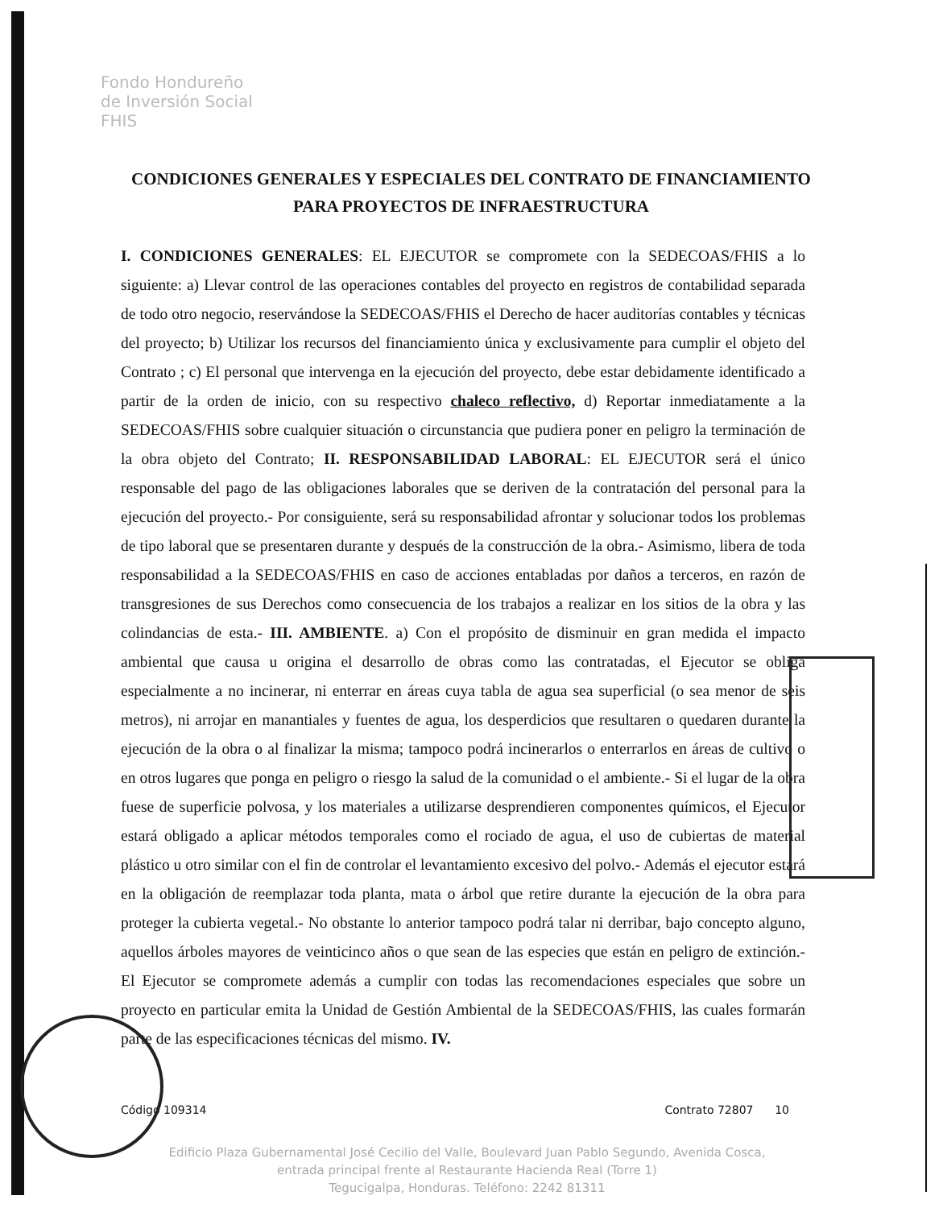Fondo Hondureño
de Inversión Social
FHIS
CONDICIONES GENERALES Y ESPECIALES DEL CONTRATO DE FINANCIAMIENTO PARA PROYECTOS DE INFRAESTRUCTURA
I. CONDICIONES GENERALES: EL EJECUTOR se compromete con la SEDECOAS/FHIS a lo siguiente: a) Llevar control de las operaciones contables del proyecto en registros de contabilidad separada de todo otro negocio, reservándose la SEDECOAS/FHIS el Derecho de hacer auditorías contables y técnicas del proyecto; b) Utilizar los recursos del financiamiento única y exclusivamente para cumplir el objeto del Contrato ; c) El personal que intervenga en la ejecución del proyecto, debe estar debidamente identificado a partir de la orden de inicio, con su respectivo chaleco reflectivo, d) Reportar inmediatamente a la SEDECOAS/FHIS sobre cualquier situación o circunstancia que pudiera poner en peligro la terminación de la obra objeto del Contrato; II. RESPONSABILIDAD LABORAL: EL EJECUTOR será el único responsable del pago de las obligaciones laborales que se deriven de la contratación del personal para la ejecución del proyecto.- Por consiguiente, será su responsabilidad afrontar y solucionar todos los problemas de tipo laboral que se presentaren durante y después de la construcción de la obra.- Asimismo, libera de toda responsabilidad a la SEDECOAS/FHIS en caso de acciones entabladas por daños a terceros, en razón de transgresiones de sus Derechos como consecuencia de los trabajos a realizar en los sitios de la obra y las colindancias de esta.- III. AMBIENTE. a) Con el propósito de disminuir en gran medida el impacto ambiental que causa u origina el desarrollo de obras como las contratadas, el Ejecutor se obliga especialmente a no incinerar, ni enterrar en áreas cuya tabla de agua sea superficial (o sea menor de seis metros), ni arrojar en manantiales y fuentes de agua, los desperdicios que resultaren o quedaren durante la ejecución de la obra o al finalizar la misma; tampoco podrá incinerarlos o enterrarlos en áreas de cultivo o en otros lugares que ponga en peligro o riesgo la salud de la comunidad o el ambiente.- Si el lugar de la obra fuese de superficie polvosa, y los materiales a utilizarse desprendieren componentes químicos, el Ejecutor estará obligado a aplicar métodos temporales como el rociado de agua, el uso de cubiertas de material plástico u otro similar con el fin de controlar el levantamiento excesivo del polvo.- Además el ejecutor estará en la obligación de reemplazar toda planta, mata o árbol que retire durante la ejecución de la obra para proteger la cubierta vegetal.- No obstante lo anterior tampoco podrá talar ni derribar, bajo concepto alguno, aquellos árboles mayores de veinticinco años o que sean de las especies que están en peligro de extinción.- El Ejecutor se compromete además a cumplir con todas las recomendaciones especiales que sobre un proyecto en particular emita la Unidad de Gestión Ambiental de la SEDECOAS/FHIS, las cuales formarán parte de las especificaciones técnicas del mismo. IV.
Código 109314 Contrato 72807 10
Edificio Plaza Gubernamental José Cecilio del Valle, Boulevard Juan Pablo Segundo, Avenida Cosca, entrada principal frente al Restaurante Hacienda Real (Torre 1)
Tegucigalpa, Honduras. Teléfono: 2242 81311